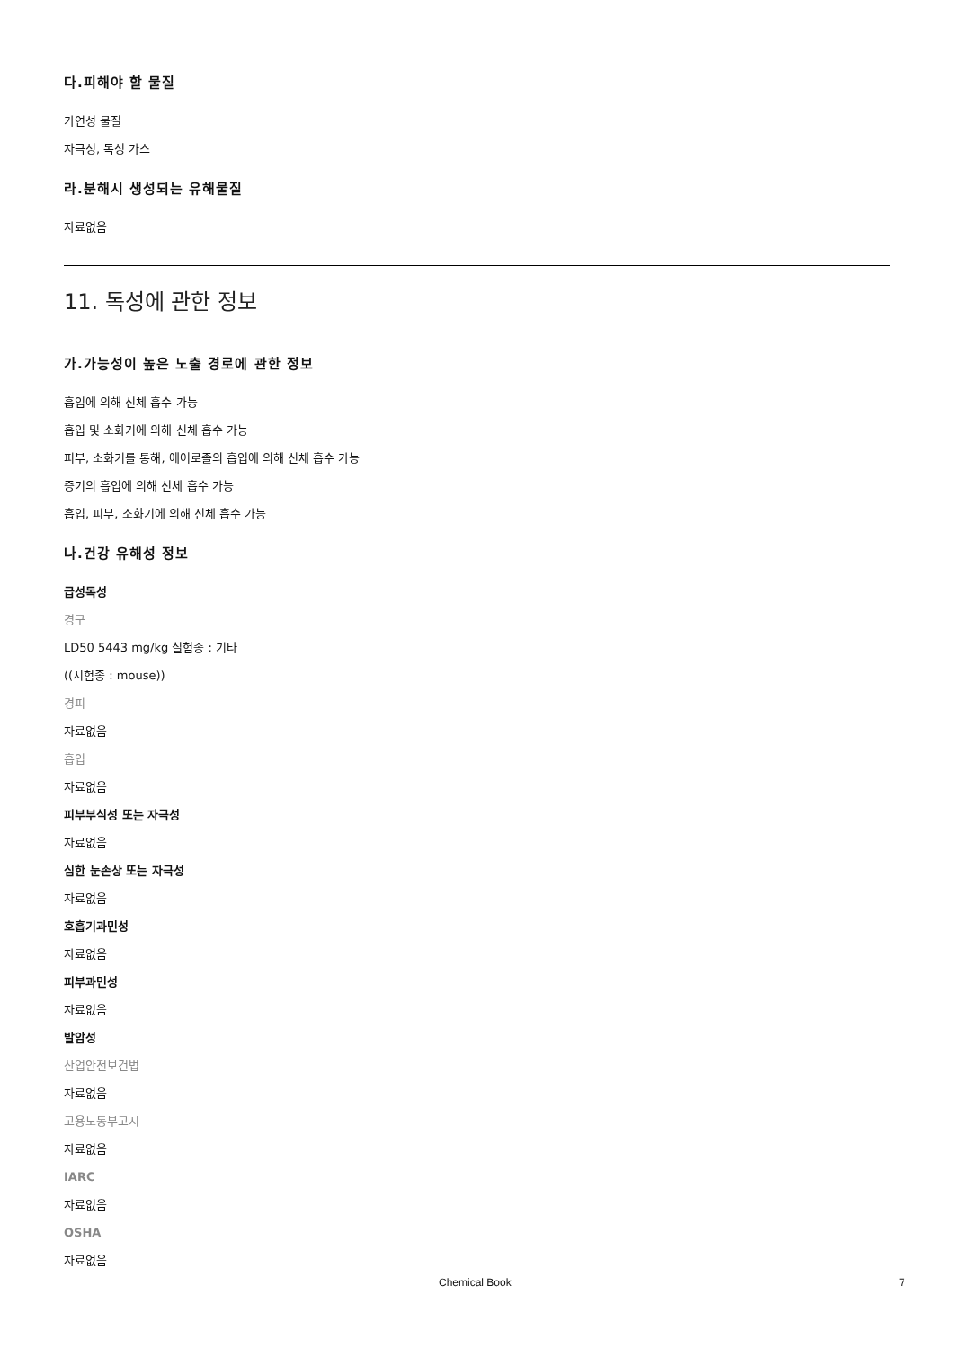다.피해야 할 물질
가연성 물질
자극성, 독성 가스
라.분해시 생성되는 유해물질
자료없음
11. 독성에 관한 정보
가.가능성이 높은 노출 경로에 관한 정보
흡입에 의해 신체 흡수 가능
흡입 및 소화기에 의해 신체 흡수 가능
피부, 소화기를 통해, 에어로졸의 흡입에 의해 신체 흡수 가능
증기의 흡입에 의해 신체 흡수 가능
흡입, 피부, 소화기에 의해 신체 흡수 가능
나.건강 유해성 정보
급성독성
경구
LD50 5443 mg/kg 실험종 : 기타
((시험종 : mouse))
경피
자료없음
흡입
자료없음
피부부식성 또는 자극성
자료없음
심한 눈손상 또는 자극성
자료없음
호흡기과민성
자료없음
피부과민성
자료없음
발암성
산업안전보건법
자료없음
고용노동부고시
자료없음
IARC
자료없음
OSHA
자료없음
Chemical Book 7